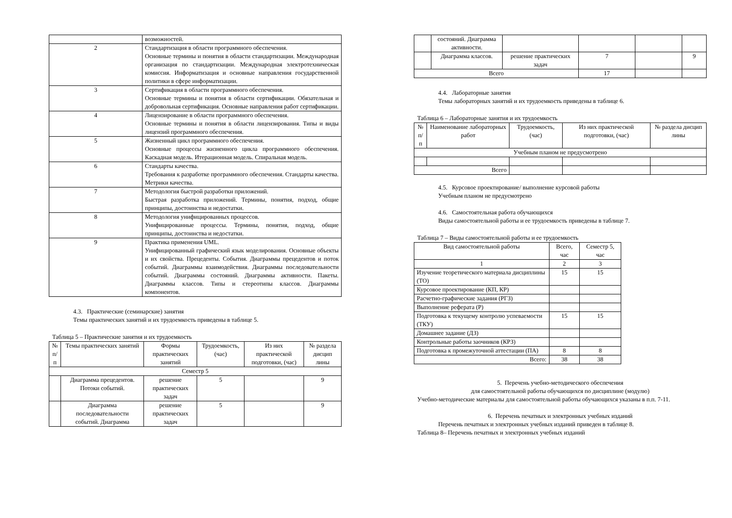| | возможностей. |
| 2 | Стандартизация в области программного обеспечения. Основные термины и понятия в области стандартизации. Международная организация по стандартизации. Международная электротехническая комиссия. Информатизация и основные направления государственной политики в сфере информатизации. |
| 3 | Сертификация в области программного обеспечения. Основные термины и понятия в области сертификации. Обязательная и добровольная сертификация. Основные направления работ сертификации. |
| 4 | Лицензирование в области программного обеспечения. Основные термины и понятия в области лицензирования. Типы и виды лицензий программного обеспечения. |
| 5 | Жизненный цикл программного обеспечения. Основные процессы жизненного цикла программного обеспечения. Каскадная модель. Итерационная модель. Спиральная модель. |
| 6 | Стандарты качества. Требования к разработке программного обеспечения. Стандарты качества. Метрики качества. |
| 7 | Методология быстрой разработки приложений. Быстрая разработка приложений. Термины, понятия, подход, общие принципы, достоинства и недостатки. |
| 8 | Методология унифицированных процессов. Унифицированные процессы. Термины, понятия, подход, общие принципы, достоинства и недостатки. |
| 9 | Практика применения UML. Унифицированный графический язык моделирования. Основные объекты и их свойства. Прецеденты. События. Диаграммы прецедентов и поток событий. Диаграммы взаимодействия. Диаграммы последовательности событий. Диаграммы состояний. Диаграммы активности. Пакеты. Диаграммы классов. Типы и стереотипы классов. Диаграммы компонентов. |
4.3. Практические (семинарские) занятия
Темы практических занятий и их трудоемкость приведены в таблице 5.
Таблица 5 – Практические занятия и их трудоемкость
| № п/п | Темы практических занятий | Формы практических занятий | Трудоемкость, (час) | Из них практической подготовки, (час) | № раздела дисцип лины |
| --- | --- | --- | --- | --- | --- |
| Семестр 5 | | | | | |
| | Диаграмма прецедентов. Потоки событий. | решение практических задач | 5 | | 9 |
| | Диаграмма последовательности событий. Диаграмма | решение практических задач | 5 | | 9 |
| | состояний. Диаграмма активности. | | | | |
| | Диаграмма классов. | решение практических задач | 7 | | 9 |
| Всего | | | 17 | | |
4.4. Лабораторные занятия
Темы лабораторных занятий и их трудоемкость приведены в таблице 6.
Таблица 6 – Лабораторные занятия и их трудоемкость
| № п/п | Наименование лабораторных работ | Трудоемкость, (час) | Из них практической подготовки, (час) | № раздела дисцип лины |
| --- | --- | --- | --- | --- |
| Учебным планом не предусмотрено | | | | |
| Всего | | | | |
4.5. Курсовое проектирование/ выполнение курсовой работы
Учебным планом не предусмотрено
4.6. Самостоятельная работа обучающихся
Виды самостоятельной работы и ее трудоемкость приведены в таблице 7.
Таблица 7 – Виды самостоятельной работы и ее трудоемкость
| Вид самостоятельной работы | Всего, час | Семестр 5, час |
| --- | --- | --- |
| 1 | 2 | 3 |
| Изучение теоретического материала дисциплины (ТО) | 15 | 15 |
| Курсовое проектирование (КП, КР) | | |
| Расчетно-графические задания (РГЗ) | | |
| Выполнение реферата (Р) | | |
| Подготовка к текущему контролю успеваемости (ТКУ) | 15 | 15 |
| Домашнее задание (ДЗ) | | |
| Контрольные работы заочников (КРЗ) | | |
| Подготовка к промежуточной аттестации (ПА) | 8 | 8 |
| Всего: | 38 | 38 |
5. Перечень учебно-методического обеспечения
для самостоятельной работы обучающихся по дисциплине (модулю)
Учебно-методические материалы для самостоятельной работы обучающихся указаны в п.п. 7-11.
6. Перечень печатных и электронных учебных изданий
Перечень печатных и электронных учебных изданий приведен в таблице 8.
Таблица 8– Перечень печатных и электронных учебных изданий